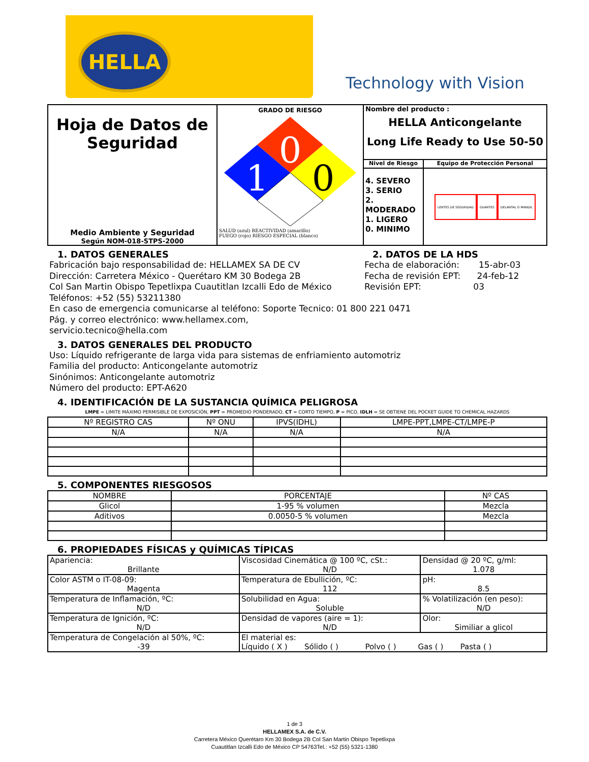HELLA
Technology with Vision
| Hoja de Datos de Seguridad Medio Ambiente y Seguridad Según NOM-018-STPS-2000 | GRADO DE RIESGO 0 1 0 SALUD (azul) REACTIVIDAD (amarillo) FUEGO (rojo) RIESGO ESPECIAL (blanco) | Nombre del producto : HELLA Anticongelante Long Life Ready to Use 50-50 | |
| | | Nivel de Riesgo | Equipo de Protección Personal |
| | | 4. SEVERO 3. SERIO 2. MODERADO 1. LIGERO 0. MINIMO | LENTES DE SEGURIDAD GUANTES DELANTAL O MANDIL |
1. DATOS GENERALES
Fabricación bajo responsabilidad de: HELLAMEX SA DE CV
Dirección: Carretera México - Querétaro KM 30 Bodega 2B
Col San Martin Obispo Tepetlixpa Cuautitlan Izcalli Edo de México
Teléfonos: +52 (55) 53211380
En caso de emergencia comunicarse al teléfono: Soporte Tecnico: 01 800 221 0471
Pág. y correo electrónico: www.hellamex.com, servicio.tecnico@hella.com
2. DATOS DE LA HDS
Fecha de elaboración: 15-abr-03
Fecha de revisión EPT: 24-feb-12
Revisión EPT: 03
3. DATOS GENERALES DEL PRODUCTO
Uso: Líquido refrigerante de larga vida para sistemas de enfriamiento automotriz
Familia del producto: Anticongelante automotriz
Sinónimos: Anticongelante automotriz
Número del producto: EPT-A620
4. IDENTIFICACIÓN DE LA SUSTANCIA QUÍMICA PELIGROSA
LMPE = LIMITE MÁXIMO PERMISIBLE DE EXPOSICIÓN, PPT = PROMEDIO PONDERADO, CT = CORTO TIEMPO, P = PICO, IDLH = SE OBTIENE DEL POCKET GUIDE TO CHEMICAL HAZARDS
| Nº REGISTRO CAS | Nº ONU | IPVS(IDHL) | LMPE-PPT,LMPE-CT/LMPE-P |
| N/A | N/A | N/A | N/A |
5. COMPONENTES RIESGOSOS
| NOMBRE | PORCENTAJE | Nº CAS |
| Glicol | 1-95 % volumen | Mezcla |
| Aditivos | 0.0050-5 % volumen | Mezcla |
6. PROPIEDADES FÍSICAS y QUÍMICAS TÍPICAS
| Apariencia: Brillante | Viscosidad Cinemática @ 100 ºC, cSt.: N/D | Densidad @ 20 ºC, g/ml: 1.078 |
| Color ASTM o IT-08-09: Magenta | Temperatura de Ebullición, ºC: 112 | pH: 8.5 |
| Temperatura de Inflamación, ºC: N/D | Solubilidad en Agua: Soluble | % Volatilización (en peso): N/D |
| Temperatura de Ignición, ºC: N/D | Densidad de vapores (aire = 1): N/D | Olor: Similiar a glicol |
| Temperatura de Congelación al 50%, ºC: -39 | El material es: Líquido ( X ) Sólido ( ) Polvo ( ) Gas ( ) Pasta ( ) | |
1 de 3
HELLAMEX S.A. de C.V.
Carretera México Querétaro Km 30 Bodega 2B Col San Martin Obispo Tepetlixpa
Cuautitlan Izcalli Edo de México CP 54763Tel.: +52 (55) 5321-1380